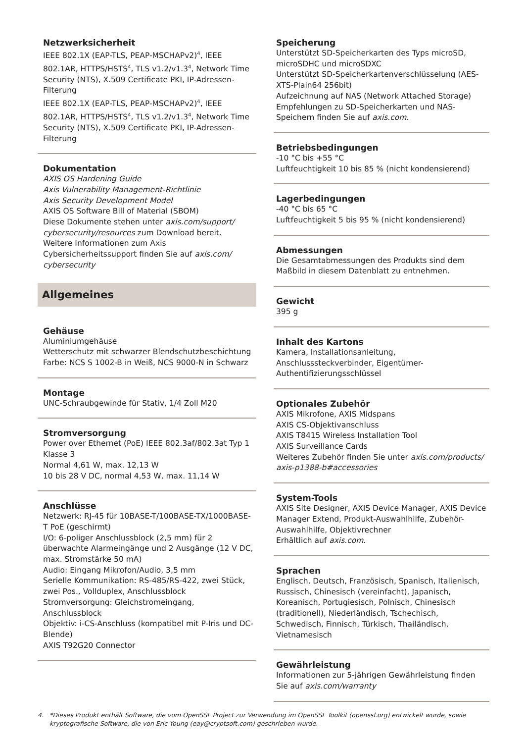Netzwerksicherheit
IEEE 802.1X (EAP-TLS, PEAP-MSCHAPv2)<sup>4</sup>, IEEE 802.1AR, HTTPS/HSTS<sup>4</sup>, TLS v1.2/v1.3<sup>4</sup>, Network Time Security (NTS), X.509 Certificate PKI, IP-Adressen-Filterung
IEEE 802.1X (EAP-TLS, PEAP-MSCHAPv2)<sup>4</sup>, IEEE 802.1AR, HTTPS/HSTS<sup>4</sup>, TLS v1.2/v1.3<sup>4</sup>, Network Time Security (NTS), X.509 Certificate PKI, IP-Adressen-Filterung
Dokumentation
AXIS OS Hardening Guide
Axis Vulnerability Management-Richtlinie
Axis Security Development Model
AXIS OS Software Bill of Material (SBOM)
Diese Dokumente stehen unter axis.com/support/ cybersecurity/resources zum Download bereit.
Weitere Informationen zum Axis Cybersicherheitssupport finden Sie auf axis.com/ cybersecurity
Allgemeines
Gehäuse
Aluminiumgehäuse
Wetterschutz mit schwarzer Blendschutzbeschichtung
Farbe: NCS S 1002-B in Weiß, NCS 9000-N in Schwarz
Montage
UNC-Schraubgewinde für Stativ, 1/4 Zoll M20
Stromversorgung
Power over Ethernet (PoE) IEEE 802.3af/802.3at Typ 1 Klasse 3
Normal 4,61 W, max. 12,13 W
10 bis 28 V DC, normal 4,53 W, max. 11,14 W
Anschlüsse
Netzwerk: RJ-45 für 10BASE-T/100BASE-TX/1000BASE-T PoE (geschirmt)
I/O: 6-poliger Anschlussblock (2,5 mm) für 2 überwachte Alarmeingänge und 2 Ausgänge (12 V DC, max. Stromstärke 50 mA)
Audio: Eingang Mikrofon/Audio, 3,5 mm
Serielle Kommunikation: RS-485/RS-422, zwei Stück, zwei Pos., Vollduplex, Anschlussblock
Stromversorgung: Gleichstromeingang, Anschlussblock
Objektiv: i-CS-Anschluss (kompatibel mit P-Iris und DC-Blende)
AXIS T92G20 Connector
Speicherung
Unterstützt SD-Speicherkarten des Typs microSD, microSDHC und microSDXC
Unterstützt SD-Speicherkartenverschlüsselung (AES-XTS-Plain64 256bit)
Aufzeichnung auf NAS (Network Attached Storage)
Empfehlungen zu SD-Speicherkarten und NAS-Speichern finden Sie auf axis.com.
Betriebsbedingungen
-10 °C bis +55 °C
Luftfeuchtigkeit 10 bis 85 % (nicht kondensierend)
Lagerbedingungen
-40 °C bis 65 °C
Luftfeuchtigkeit 5 bis 95 % (nicht kondensierend)
Abmessungen
Die Gesamtabmessungen des Produkts sind dem Maßbild in diesem Datenblatt zu entnehmen.
Gewicht
395 g
Inhalt des Kartons
Kamera, Installationsanleitung, Anschlusssteckverbinder, Eigentümer-Authentifizierungsschlüssel
Optionales Zubehör
AXIS Mikrofone, AXIS Midspans
AXIS CS-Objektivanschluss
AXIS T8415 Wireless Installation Tool
AXIS Surveillance Cards
Weiteres Zubehör finden Sie unter axis.com/products/ axis-p1388-b#accessories
System-Tools
AXIS Site Designer, AXIS Device Manager, AXIS Device Manager Extend, Produkt-Auswahlhilfe, Zubehör-Auswahlhilfe, Objektivrechner
Erhältlich auf axis.com.
Sprachen
Englisch, Deutsch, Französisch, Spanisch, Italienisch, Russisch, Chinesisch (vereinfacht), Japanisch, Koreanisch, Portugiesisch, Polnisch, Chinesisch (traditionell), Niederländisch, Tschechisch, Schwedisch, Finnisch, Türkisch, Thailändisch, Vietnamesisch
Gewährleistung
Informationen zur 5-jährigen Gewährleistung finden Sie auf axis.com/warranty
4. *Dieses Produkt enthält Software, die vom OpenSSL Project zur Verwendung im OpenSSL Toolkit (openssl.org) entwickelt wurde, sowie kryptografische Software, die von Eric Young (eay@cryptsoft.com) geschrieben wurde.